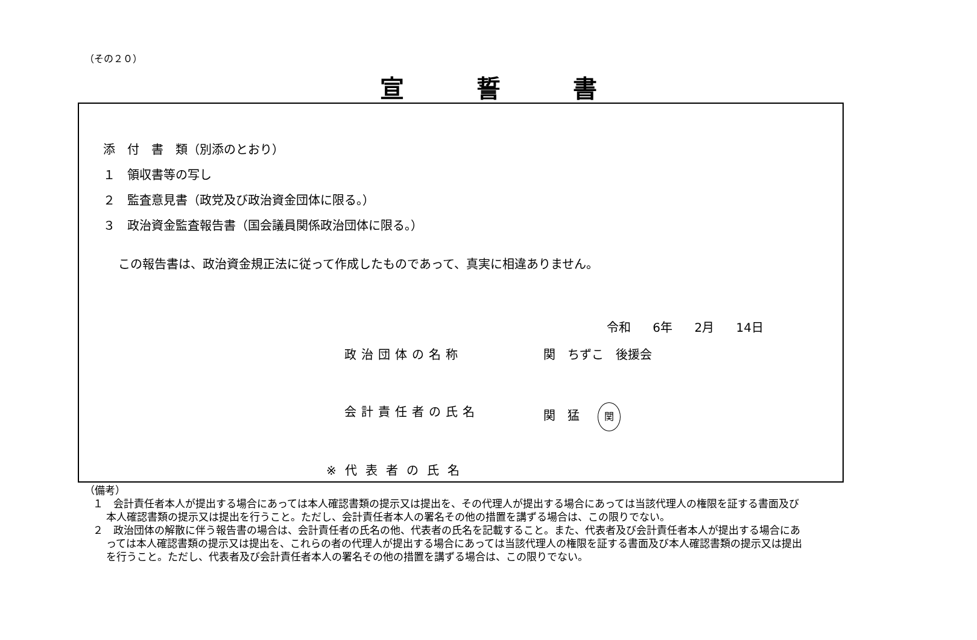（その２０）
宣誓書
添　付　書　類（別添のとおり）
１　領収書等の写し
２　監査意見書（政党及び政治資金団体に限る。）
３　政治資金監査報告書（国会議員関係政治団体に限る。）
この報告書は、政治資金規正法に従って作成したものであって、真実に相違ありません。
令和 6年 2月 14日
政治団体の名称 関　ちずこ　後援会
会計責任者の氏名 関　猛 関
※代表者の氏名
（備考）
１　会計責任者本人が提出する場合にあっては本人確認書類の提示又は提出を、その代理人が提出する場合にあっては当該代理人の権限を証する書面及び本人確認書類の提示又は提出を行うこと。ただし、会計責任者本人の署名その他の措置を講ずる場合は、この限りでない。
２　政治団体の解散に伴う報告書の場合は、会計責任者の氏名の他、代表者の氏名を記載すること。また、代表者及び会計責任者本人が提出する場合にあっては本人確認書類の提示又は提出を、これらの者の代理人が提出する場合にあっては当該代理人の権限を証する書面及び本人確認書類の提示又は提出を行うこと。ただし、代表者及び会計責任者本人の署名その他の措置を講ずる場合は、この限りでない。